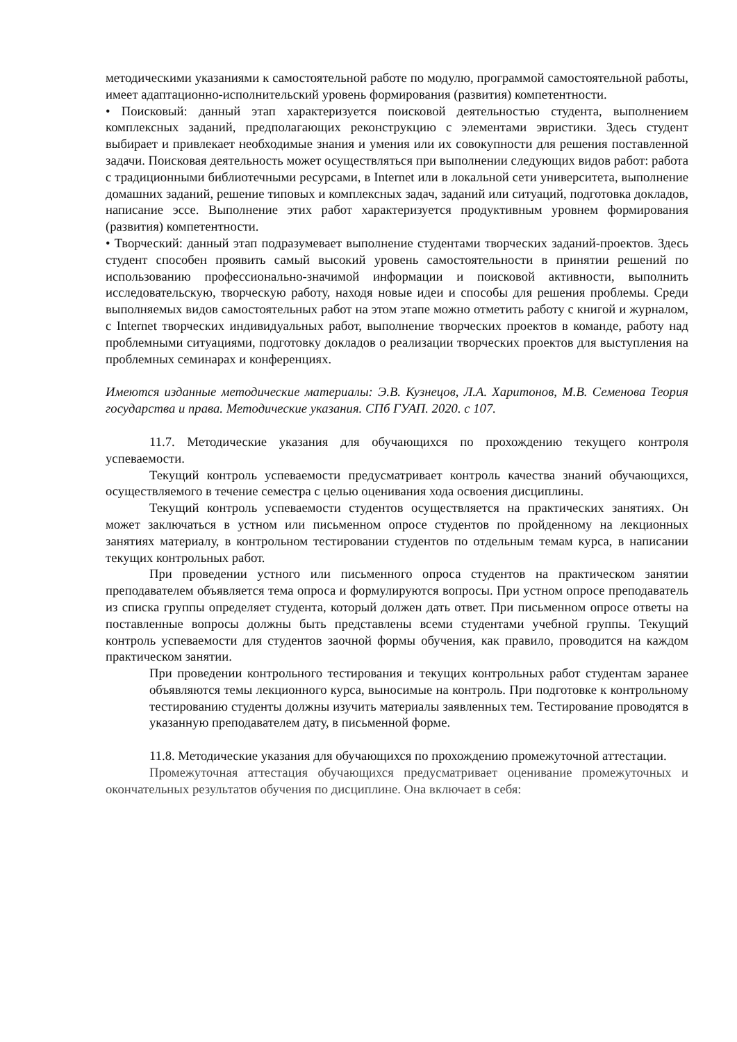методическими указаниями к самостоятельной работе по модулю, программой самостоятельной работы, имеет адаптационно-исполнительский уровень формирования (развития) компетентности.
• Поисковый: данный этап характеризуется поисковой деятельностью студента, выполнением комплексных заданий, предполагающих реконструкцию с элементами эвристики. Здесь студент выбирает и привлекает необходимые знания и умения или их совокупности для решения поставленной задачи. Поисковая деятельность может осуществляться при выполнении следующих видов работ: работа с традиционными библиотечными ресурсами, в Internet или в локальной сети университета, выполнение домашних заданий, решение типовых и комплексных задач, заданий или ситуаций, подготовка докладов, написание эссе. Выполнение этих работ характеризуется продуктивным уровнем формирования (развития) компетентности.
• Творческий: данный этап подразумевает выполнение студентами творческих заданий-проектов. Здесь студент способен проявить самый высокий уровень самостоятельности в принятии решений по использованию профессионально-значимой информации и поисковой активности, выполнить исследовательскую, творческую работу, находя новые идеи и способы для решения проблемы. Среди выполняемых видов самостоятельных работ на этом этапе можно отметить работу с книгой и журналом, с Internet творческих индивидуальных работ, выполнение творческих проектов в команде, работу над проблемными ситуациями, подготовку докладов о реализации творческих проектов для выступления на проблемных семинарах и конференциях.
Имеются изданные методические материалы: Э.В. Кузнецов, Л.А. Харитонов, М.В. Семенова Теория государства и права. Методические указания. СПб ГУАП. 2020. с 107.
11.7. Методические указания для обучающихся по прохождению текущего контроля успеваемости.
Текущий контроль успеваемости предусматривает контроль качества знаний обучающихся, осуществляемого в течение семестра с целью оценивания хода освоения дисциплины.
Текущий контроль успеваемости студентов осуществляется на практических занятиях. Он может заключаться в устном или письменном опросе студентов по пройденному на лекционных занятиях материалу, в контрольном тестировании студентов по отдельным темам курса, в написании текущих контрольных работ.
При проведении устного или письменного опроса студентов на практическом занятии преподавателем объявляется тема опроса и формулируются вопросы. При устном опросе преподаватель из списка группы определяет студента, который должен дать ответ. При письменном опросе ответы на поставленные вопросы должны быть представлены всеми студентами учебной группы. Текущий контроль успеваемости для студентов заочной формы обучения, как правило, проводится на каждом практическом занятии.
При проведении контрольного тестирования и текущих контрольных работ студентам заранее объявляются темы лекционного курса, выносимые на контроль. При подготовке к контрольному тестированию студенты должны изучить материалы заявленных тем. Тестирование проводятся в указанную преподавателем дату, в письменной форме.
11.8. Методические указания для обучающихся по прохождению промежуточной аттестации.
Промежуточная аттестация обучающихся предусматривает оценивание промежуточных и окончательных результатов обучения по дисциплине. Она включает в себя: